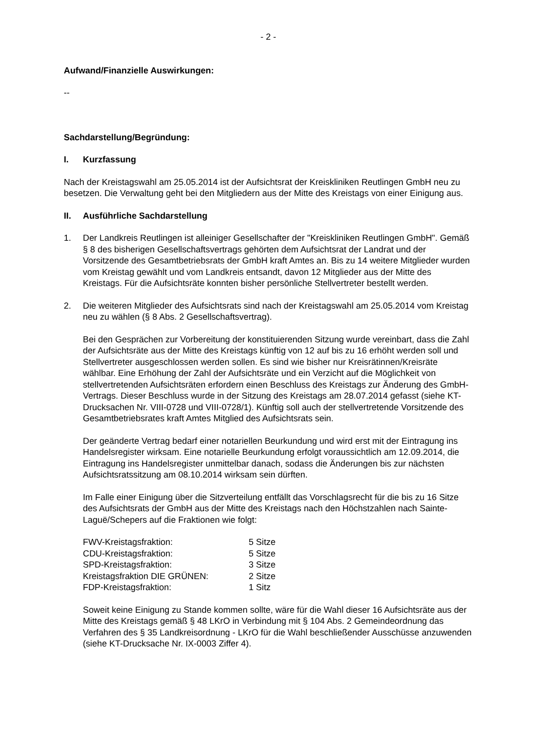- 2 -
Aufwand/Finanzielle Auswirkungen:
--
Sachdarstellung/Begründung:
I. Kurzfassung
Nach der Kreistagswahl am 25.05.2014 ist der Aufsichtsrat der Kreiskliniken Reutlingen GmbH neu zu besetzen. Die Verwaltung geht bei den Mitgliedern aus der Mitte des Kreistags von einer Einigung aus.
II. Ausführliche Sachdarstellung
1. Der Landkreis Reutlingen ist alleiniger Gesellschafter der "Kreiskliniken Reutlingen GmbH". Gemäß § 8 des bisherigen Gesellschaftsvertrags gehörten dem Aufsichtsrat der Landrat und der Vorsitzende des Gesamtbetriebsrats der GmbH kraft Amtes an. Bis zu 14 weitere Mitglieder wurden vom Kreistag gewählt und vom Landkreis entsandt, davon 12 Mitglieder aus der Mitte des Kreistags. Für die Aufsichtsräte konnten bisher persönliche Stellvertreter bestellt werden.
2. Die weiteren Mitglieder des Aufsichtsrats sind nach der Kreistagswahl am 25.05.2014 vom Kreistag neu zu wählen (§ 8 Abs. 2 Gesellschaftsvertrag).
Bei den Gesprächen zur Vorbereitung der konstituierenden Sitzung wurde vereinbart, dass die Zahl der Aufsichtsräte aus der Mitte des Kreistags künftig von 12 auf bis zu 16 erhöht werden soll und Stellvertreter ausgeschlossen werden sollen. Es sind wie bisher nur Kreisrätinnen/Kreisräte wählbar. Eine Erhöhung der Zahl der Aufsichtsräte und ein Verzicht auf die Möglichkeit von stellvertretenden Aufsichtsräten erfordern einen Beschluss des Kreistags zur Änderung des GmbH-Vertrags. Dieser Beschluss wurde in der Sitzung des Kreistags am 28.07.2014 gefasst (siehe KT-Drucksachen Nr. VIII-0728 und VIII-0728/1). Künftig soll auch der stellvertretende Vorsitzende des Gesamtbetriebsrates kraft Amtes Mitglied des Aufsichtsrats sein.
Der geänderte Vertrag bedarf einer notariellen Beurkundung und wird erst mit der Eintragung ins Handelsregister wirksam. Eine notarielle Beurkundung erfolgt voraussichtlich am 12.09.2014, die Eintragung ins Handelsregister unmittelbar danach, sodass die Änderungen bis zur nächsten Aufsichtsratssitzung am 08.10.2014 wirksam sein dürften.
Im Falle einer Einigung über die Sitzverteilung entfällt das Vorschlagsrecht für die bis zu 16 Sitze des Aufsichtsrats der GmbH aus der Mitte des Kreistags nach den Höchstzahlen nach Sainte-Laguë/Schepers auf die Fraktionen wie folgt:
| FWV-Kreistagsfraktion: | 5 Sitze |
| CDU-Kreistagsfraktion: | 5 Sitze |
| SPD-Kreistagsfraktion: | 3 Sitze |
| Kreistagsfraktion DIE GRÜNEN: | 2 Sitze |
| FDP-Kreistagsfraktion: | 1 Sitz |
Soweit keine Einigung zu Stande kommen sollte, wäre für die Wahl dieser 16 Aufsichtsräte aus der Mitte des Kreistags gemäß § 48 LKrO in Verbindung mit § 104 Abs. 2 Gemeindeordnung das Verfahren des § 35 Landkreisordnung - LKrO für die Wahl beschließender Ausschüsse anzuwenden (siehe KT-Drucksache Nr. IX-0003 Ziffer 4).